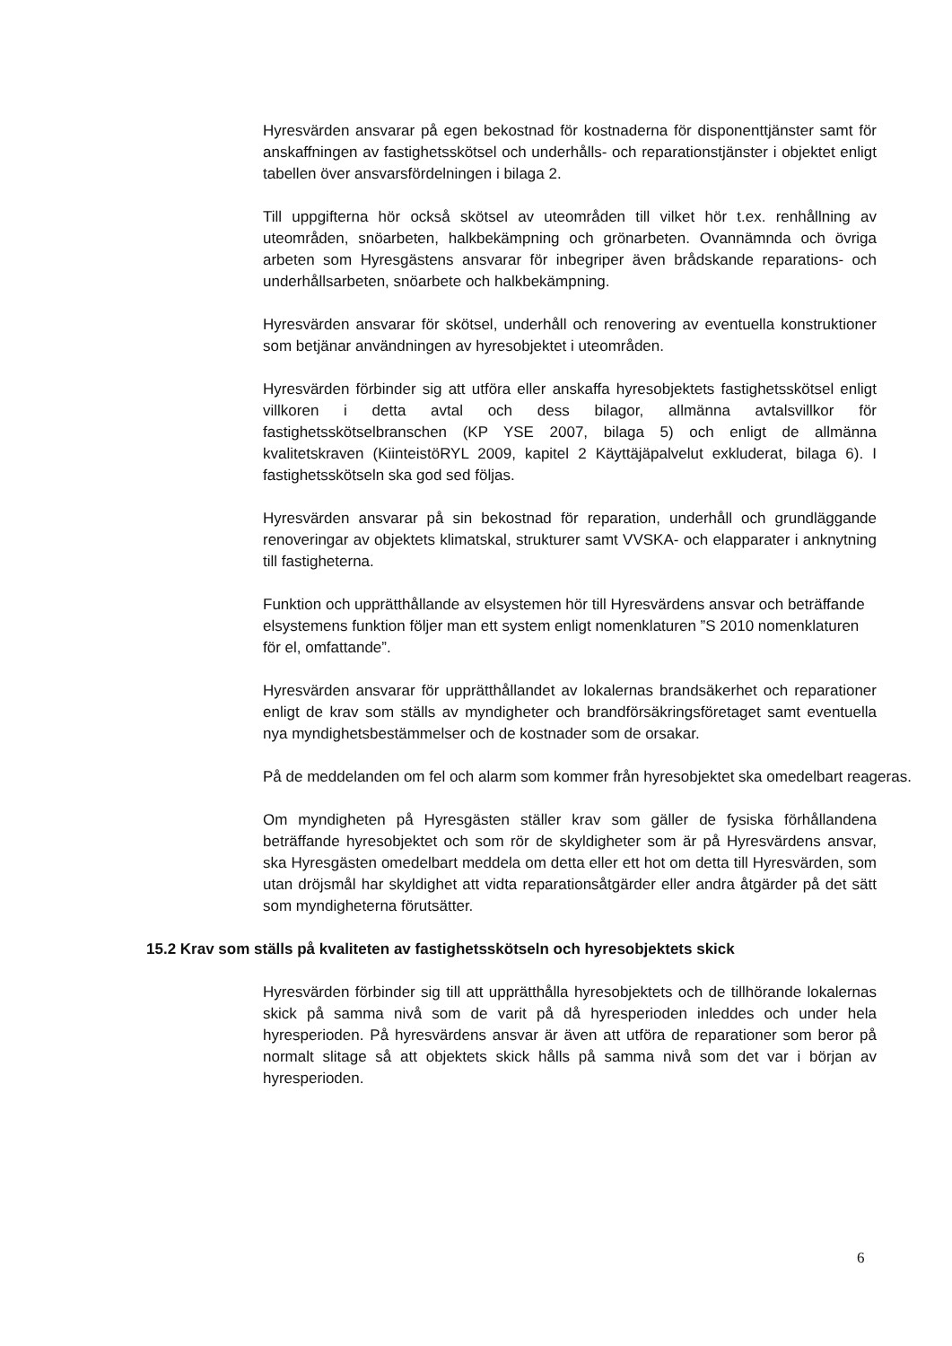Hyresvärden ansvarar på egen bekostnad för kostnaderna för disponenttjänster samt för anskaffningen av fastighetsskötsel och underhålls- och reparationstjänster i objektet enligt tabellen över ansvarsfördelningen i bilaga 2.
Till uppgifterna hör också skötsel av uteområden till vilket hör t.ex. renhållning av uteområden, snöarbeten, halkbekämpning och grönarbeten. Ovannämnda och övriga arbeten som Hyresgästens ansvarar för inbegriper även brådskande reparations- och underhållsarbeten, snöarbete och halkbekämpning.
Hyresvärden ansvarar för skötsel, underhåll och renovering av eventuella konstruktioner som betjänar användningen av hyresobjektet i uteområden.
Hyresvärden förbinder sig att utföra eller anskaffa hyresobjektets fastighetsskötsel enligt villkoren i detta avtal och dess bilagor, allmänna avtalsvillkor för fastighetsskötselbranschen (KP YSE 2007, bilaga 5) och enligt de allmänna kvalitetskraven (KiinteistöRYL 2009, kapitel 2 Käyttäjäpalvelut exkluderat, bilaga 6). I fastighetsskötseln ska god sed följas.
Hyresvärden ansvarar på sin bekostnad för reparation, underhåll och grundläggande renoveringar av objektets klimatskal, strukturer samt VVSKA- och elapparater i anknytning till fastigheterna.
Funktion och upprätthållande av elsystemen hör till Hyresvärdens ansvar och beträffande elsystemens funktion följer man ett system enligt nomenklaturen ”S 2010 nomenklaturen för el, omfattande”.
Hyresvärden ansvarar för upprätthållandet av lokalernas brandsäkerhet och reparationer enligt de krav som ställs av myndigheter och brandförsäkringsföretaget samt eventuella nya myndighetsbestämmelser och de kostnader som de orsakar.
På de meddelanden om fel och alarm som kommer från hyresobjektet ska omedelbart reageras.
Om myndigheten på Hyresgästen ställer krav som gäller de fysiska förhållandena beträffande hyresobjektet och som rör de skyldigheter som är på Hyresvärdens ansvar, ska Hyresgästen omedelbart meddela om detta eller ett hot om detta till Hyresvärden, som utan dröjsmål har skyldighet att vidta reparationsåtgärder eller andra åtgärder på det sätt som myndigheterna förutsätter.
15.2 Krav som ställs på kvaliteten av fastighetsskötseln och hyresobjektets skick
Hyresvärden förbinder sig till att upprätthålla hyresobjektets och de tillhörande lokalernas skick på samma nivå som de varit på då hyresperioden inleddes och under hela hyresperioden. På hyresvärdens ansvar är även att utföra de reparationer som beror på normalt slitage så att objektets skick hålls på samma nivå som det var i början av hyresperioden.
6